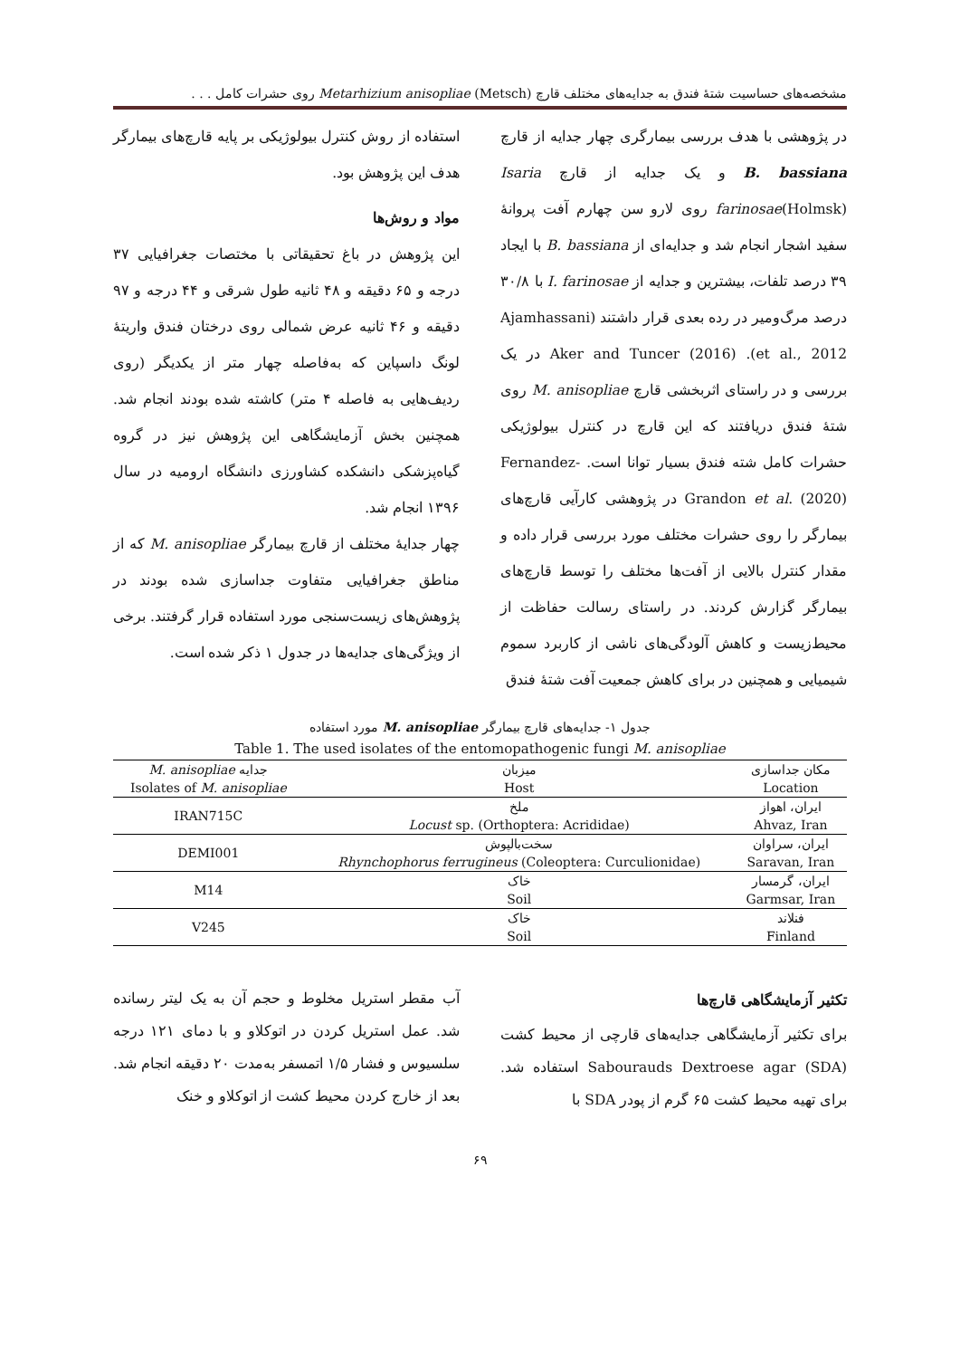مشخصه‌های حساسیت شتهٔ فندق به جدایه‌های مختلف قارچ Metarhizium anisopliae (Metsch) روی حشرات کامل . . .
در پژوهشی با هدف بررسی بیمارگری چهار جدایه از قارچ B. bassiana و یک جدایه از قارچ Isaria farinosae(Holmsk) روی لارو سن چهارم آفت پروانهٔ سفید اشجار انجام شد و جدایه‌ای از B. bassiana با ایجاد ۳۹ درصد تلفات، بیشترین و جدایه از I. farinosae با ۳۰/۸ درصد مرگ‌ومیر در رده بعدی قرار داشتند (Ajamhassani et al., 2012). Aker and Tuncer (2016) در یک بررسی و در راستای اثربخشی قارچ M. anisopliae روی شتهٔ فندق دریافتند که این قارچ در کنترل بیولوژیکی حشرات کامل شته فندق بسیار توانا است. Fernandez-Grandon et al. (2020) در پژوهشی کارآیی قارچ‌های بیمارگر را روی حشرات مختلف مورد بررسی قرار داده و مقدار کنترل بالایی از آفت‌ها مختلف را توسط قارچ‌های بیمارگر گزارش کردند. در راستای رسالت حفاظت از محیط‌زیست و کاهش آلودگی‌های ناشی از کاربرد سموم شیمیایی و همچنین در برای کاهش جمعیت آفت شتهٔ فندق
استفاده از روش کنترل بیولوژیکی بر پایه قارچ‌های بیمارگر هدف این پژوهش بود.
مواد و روش‌ها
این پژوهش در باغ تحقیقاتی با مختصات جغرافیایی ۳۷ درجه و ۶۵ دقیقه و ۴۸ ثانیه طول شرقی و ۴۴ درجه و ۹۷ دقیقه و ۴۶ ثانیه عرض شمالی روی درختان فندق واریتهٔ لونگ داسپاین که به‌فاصله چهار متر از یکدیگر (روی ردیف‌هایی به فاصله ۴ متر) کاشته شده بودند انجام شد. همچنین بخش آزمایشگاهی این پژوهش نیز در گروه گیاه‌پزشکی دانشکده کشاورزی دانشگاه ارومیه در سال ۱۳۹۶ انجام شد.
چهار جدایهٔ مختلف از قارچ بیمارگر M. anisopliae که از مناطق جغرافیایی متفاوت جداسازی شده بودند در پژوهش‌های زیست‌سنجی مورد استفاده قرار گرفتند. برخی از ویژگی‌های جدایه‌ها در جدول ۱ ذکر شده است.
جدول ۱- جدایه‌های قارچ بیمارگر M. anisopliae مورد استفاده
Table 1. The used isolates of the entomopathogenic fungi M. anisopliae
| مکان جداسازی | میزبان | جدایه M. anisopliae |
| --- | --- | --- |
| Location | Host | Isolates of M. anisopliae |
| ایران، اهواز | ملخ | IRAN715C |
| Ahvaz, Iran | Locust sp. (Orthoptera: Acrididae) | |
| ایران، سراوان | سخت‌بالپوش | DEMI001 |
| Saravan, Iran | Rhynchophorus ferrugineus (Coleoptera: Curculionidae) | |
| ایران، گرمسار | خاک | M14 |
| Garmsar, Iran | Soil | |
| فنلاند | خاک | V245 |
| Finland | Soil | |
تکثیر آزمایشگاهی قارچ‌ها
برای تکثیر آزمایشگاهی جدایه‌های قارچی از محیط کشت Sabourauds Dextroese agar (SDA) استفاده شد. برای تهیه محیط کشت ۶۵ گرم از پودر SDA با
آب مقطر استریل مخلوط و حجم آن به یک لیتر رسانده شد. عمل استریل کردن در اتوکلاو و با دمای ۱۲۱ درجه سلسیوس و فشار ۱/۵ اتمسفر به‌مدت ۲۰ دقیقه انجام شد. بعد از خارج کردن محیط کشت از اتوکلاو و خنک
۶۹